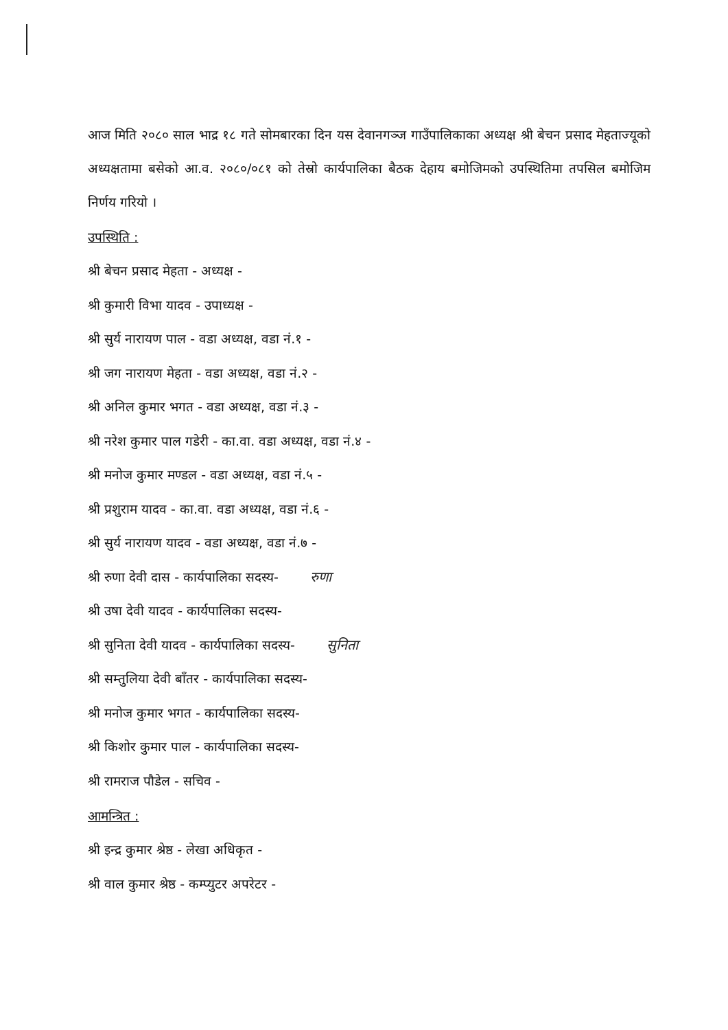आज मिति २०८० साल भाद्र १८ गते सोमबारका दिन यस देवानगञ्ज गाउँपालिकाका अध्यक्ष श्री बेचन प्रसाद मेहताज्यूको अध्यक्षतामा बसेको आ.व. २०८०/०८१ को तेस्रो कार्यपालिका बैठक देहाय बमोजिमको उपस्थितिमा तपसिल बमोजिम निर्णय गरियो ।
उपस्थिति :
श्री बेचन प्रसाद मेहता - अध्यक्ष -
श्री कुमारी विभा यादव - उपाध्यक्ष -
श्री सुर्य नारायण पाल - वडा अध्यक्ष, वडा नं.१ -
श्री जग नारायण मेहता - वडा अध्यक्ष, वडा नं.२ -
श्री अनिल कुमार भगत - वडा अध्यक्ष, वडा नं.३ -
श्री नरेश कुमार पाल गडेरी - का.वा. वडा अध्यक्ष, वडा नं.४ -
श्री मनोज कुमार मण्डल - वडा अध्यक्ष, वडा नं.५ -
श्री प्रशुराम यादव - का.वा. वडा अध्यक्ष, वडा नं.६ -
श्री सुर्य नारायण यादव - वडा अध्यक्ष, वडा नं.७ -
श्री रुणा देवी दास - कार्यपालिका सदस्य- रुणा
श्री उषा देवी यादव - कार्यपालिका सदस्य-
श्री सुनिता देवी यादव - कार्यपालिका सदस्य- सुनिता
श्री सम्तुलिया देवी बाँतर - कार्यपालिका सदस्य-
श्री मनोज कुमार भगत - कार्यपालिका सदस्य-
श्री किशोर कुमार पाल - कार्यपालिका सदस्य-
श्री रामराज पौडेल - सचिव -
आमन्त्रित :
श्री इन्द्र कुमार श्रेष्ठ - लेखा अधिकृत -
श्री वाल कुमार श्रेष्ठ - कम्प्युटर अपरेटर -